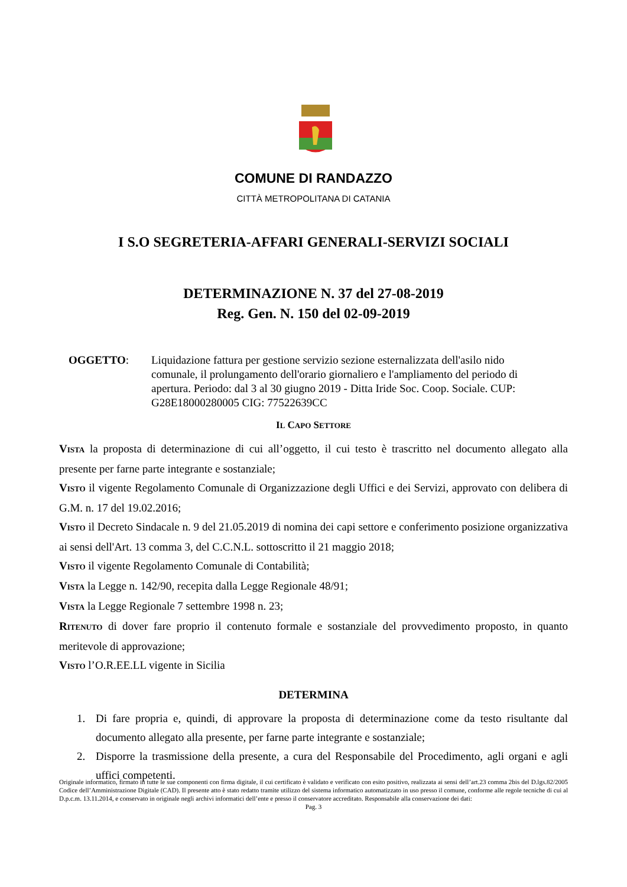COMUNE DI RANDAZZO
CITTÀ METROPOLITANA DI CATANIA
I S.O SEGRETERIA-AFFARI GENERALI-SERVIZI SOCIALI
DETERMINAZIONE N. 37 del 27-08-2019
Reg. Gen. N. 150 del 02-09-2019
OGGETTO: Liquidazione fattura per gestione servizio sezione esternalizzata dell'asilo nido comunale, il prolungamento dell'orario giornaliero e l'ampliamento del periodo di apertura. Periodo: dal 3 al 30 giugno 2019 - Ditta Iride Soc. Coop. Sociale. CUP: G28E18000280005 CIG: 77522639CC
IL CAPO SETTORE
VISTA la proposta di determinazione di cui all’oggetto, il cui testo è trascritto nel documento allegato alla presente per farne parte integrante e sostanziale;
VISTO il vigente Regolamento Comunale di Organizzazione degli Uffici e dei Servizi, approvato con delibera di G.M. n. 17 del 19.02.2016;
VISTO il Decreto Sindacale n. 9 del 21.05.2019 di nomina dei capi settore e conferimento posizione organizzativa ai sensi dell'Art. 13 comma 3, del C.C.N.L. sottoscritto il 21 maggio 2018;
VISTO il vigente Regolamento Comunale di Contabilità;
VISTA la Legge n. 142/90, recepita dalla Legge Regionale 48/91;
VISTA la Legge Regionale 7 settembre 1998 n. 23;
RITENUTO di dover fare proprio il contenuto formale e sostanziale del provvedimento proposto, in quanto meritevole di approvazione;
VISTO l’O.R.EE.LL vigente in Sicilia
DETERMINA
1. Di fare propria e, quindi, di approvare la proposta di determinazione come da testo risultante dal documento allegato alla presente, per farne parte integrante e sostanziale;
2. Disporre la trasmissione della presente, a cura del Responsabile del Procedimento, agli organi e agli uffici competenti.
Originale informatico, firmato in tutte le sue componenti con firma digitale, il cui certificato è validato e verificato con esito positivo, realizzata ai sensi dell’art.23 comma 2bis del D.lgs.82/2005 Codice dell’Amministrazione Digitale (CAD). Il presente atto è stato redatto tramite utilizzo del sistema informatico automatizzato in uso presso il comune, conforme alle regole tecniche di cui al D.p.c.m. 13.11.2014, e conservato in originale negli archivi informatici dell’ente e presso il conservatore accreditato. Responsabile alla conservazione dei dati:
Pag. 3